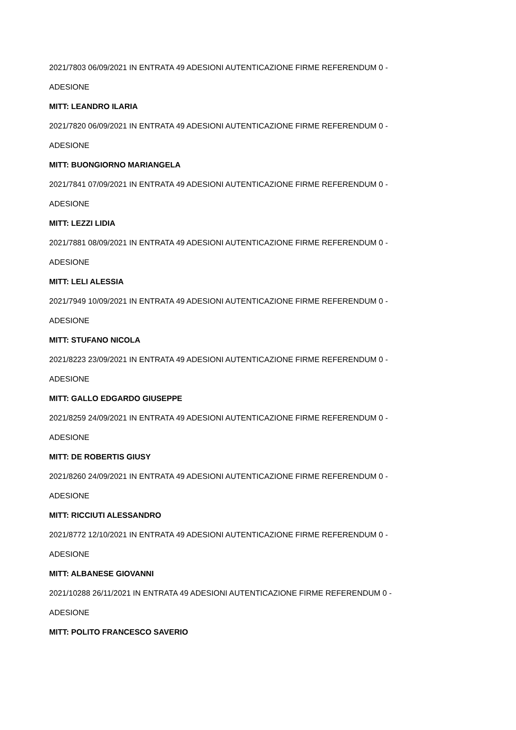2021/7803 06/09/2021 IN ENTRATA 49 ADESIONI AUTENTICAZIONE FIRME REFERENDUM 0 -
ADESIONE
MITT: LEANDRO ILARIA
2021/7820 06/09/2021 IN ENTRATA 49 ADESIONI AUTENTICAZIONE FIRME REFERENDUM 0 -
ADESIONE
MITT: BUONGIORNO MARIANGELA
2021/7841 07/09/2021 IN ENTRATA 49 ADESIONI AUTENTICAZIONE FIRME REFERENDUM 0 -
ADESIONE
MITT: LEZZI LIDIA
2021/7881 08/09/2021 IN ENTRATA 49 ADESIONI AUTENTICAZIONE FIRME REFERENDUM 0 -
ADESIONE
MITT: LELI ALESSIA
2021/7949 10/09/2021 IN ENTRATA 49 ADESIONI AUTENTICAZIONE FIRME REFERENDUM 0 -
ADESIONE
MITT: STUFANO NICOLA
2021/8223 23/09/2021 IN ENTRATA 49 ADESIONI AUTENTICAZIONE FIRME REFERENDUM 0 -
ADESIONE
MITT: GALLO EDGARDO GIUSEPPE
2021/8259 24/09/2021 IN ENTRATA 49 ADESIONI AUTENTICAZIONE FIRME REFERENDUM 0 -
ADESIONE
MITT: DE ROBERTIS GIUSY
2021/8260 24/09/2021 IN ENTRATA 49 ADESIONI AUTENTICAZIONE FIRME REFERENDUM 0 -
ADESIONE
MITT: RICCIUTI ALESSANDRO
2021/8772 12/10/2021 IN ENTRATA 49 ADESIONI AUTENTICAZIONE FIRME REFERENDUM 0 -
ADESIONE
MITT: ALBANESE GIOVANNI
2021/10288 26/11/2021 IN ENTRATA 49 ADESIONI AUTENTICAZIONE FIRME REFERENDUM 0 -
ADESIONE
MITT: POLITO FRANCESCO SAVERIO